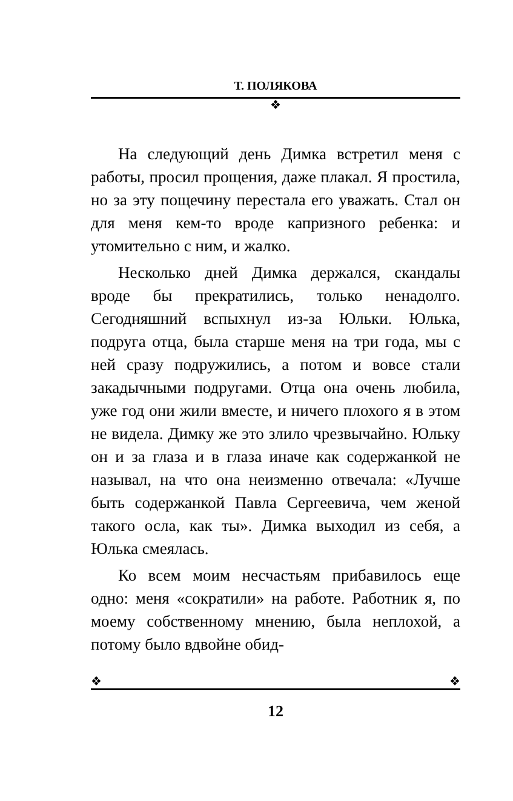Т. ПОЛЯКОВА
❖
На следующий день Димка встретил меня с работы, просил прощения, даже плакал. Я простила, но за эту пощечину перестала его уважать. Стал он для меня кем-то вроде капризного ребенка: и утомительно с ним, и жалко.
Несколько дней Димка держался, скандалы вроде бы прекратились, только ненадолго. Сегодняшний вспыхнул из-за Юльки. Юлька, подруга отца, была старше меня на три года, мы с ней сразу подружились, а потом и вовсе стали закадычными подругами. Отца она очень любила, уже год они жили вместе, и ничего плохого я в этом не видела. Димку же это злило чрезвычайно. Юльку он и за глаза и в глаза иначе как содержанкой не называл, на что она неизменно отвечала: «Лучше быть содержанкой Павла Сергеевича, чем женой такого осла, как ты». Димка выходил из себя, а Юлька смеялась.
Ко всем моим несчастьям прибавилось еще одно: меня «сократили» на работе. Работник я, по моему собственному мнению, была неплохой, а потому было вдвойне обид-
❖ ❖
12